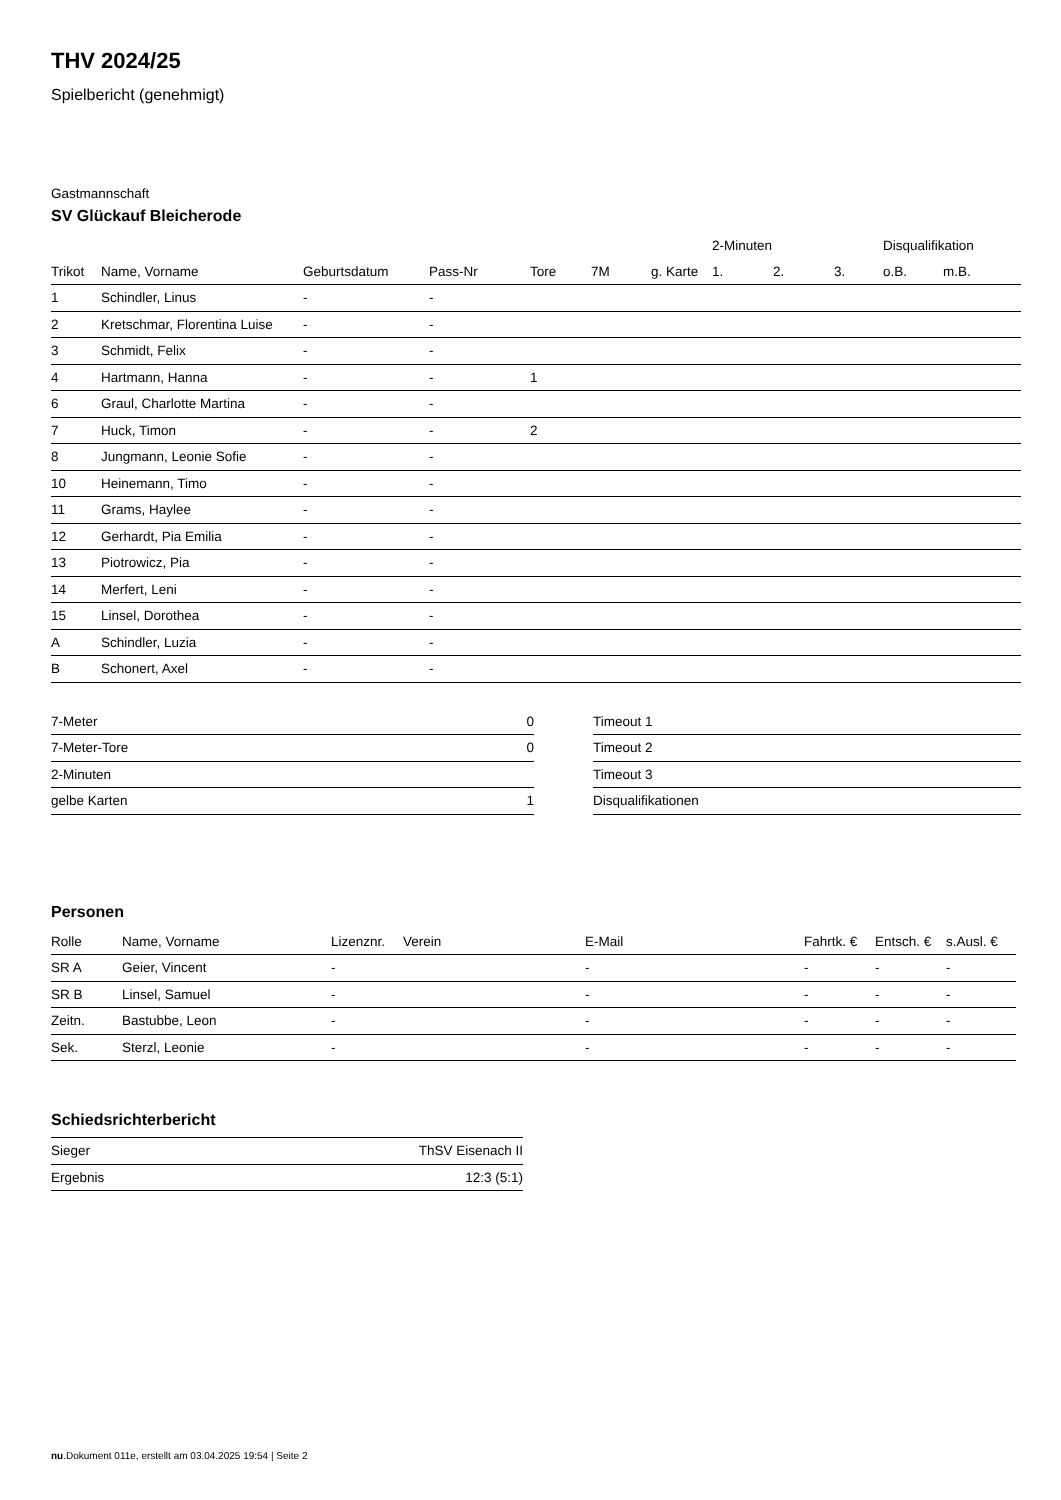THV 2024/25
Spielbericht (genehmigt)
Gastmannschaft
SV Glückauf Bleicherode
| | | | | | | | 2-Minuten | | | Disqualifikation | |
| --- | --- | --- | --- | --- | --- | --- | --- | --- | --- | --- | --- |
| Trikot | Name, Vorname | Geburtsdatum | Pass-Nr | Tore | 7M | g. Karte | 1. | 2. | 3. | o.B. | m.B. |
| 1 | Schindler, Linus | - | - | | | | | | | | |
| 2 | Kretschmar, Florentina Luise | - | - | | | | | | | | |
| 3 | Schmidt, Felix | - | - | | | | | | | | |
| 4 | Hartmann, Hanna | - | - | 1 | | | | | | | |
| 6 | Graul, Charlotte Martina | - | - | | | | | | | | |
| 7 | Huck, Timon | - | - | 2 | | | | | | | |
| 8 | Jungmann, Leonie Sofie | - | - | | | | | | | | |
| 10 | Heinemann, Timo | - | - | | | | | | | | |
| 11 | Grams, Haylee | - | - | | | | | | | | |
| 12 | Gerhardt, Pia Emilia | - | - | | | | | | | | |
| 13 | Piotrowicz, Pia | - | - | | | | | | | | |
| 14 | Merfert, Leni | - | - | | | | | | | | |
| 15 | Linsel, Dorothea | - | - | | | | | | | | |
| A | Schindler, Luzia | - | - | | | | | | | | |
| B | Schonert, Axel | - | - | | | | | | | | |
| 7-Meter | 0 |
| 7-Meter-Tore | 0 |
| 2-Minuten | |
| gelbe Karten | 1 |
| Timeout 1 |
| Timeout 2 |
| Timeout 3 |
| Disqualifikationen |
Personen
| Rolle | Name, Vorname | Lizenznr. | Verein | E-Mail | Fahrtk. € | Entsch. € | s.Ausl. € |
| --- | --- | --- | --- | --- | --- | --- | --- |
| SR A | Geier, Vincent | - | | - | - | - | - |
| SR B | Linsel, Samuel | - | | - | - | - | - |
| Zeitn. | Bastubbe, Leon | - | | - | - | - | - |
| Sek. | Sterzl, Leonie | - | | - | - | - | - |
Schiedsrichterbericht
| Sieger | ThSV Eisenach II |
| Ergebnis | 12:3 (5:1) |
nu.Dokument 011e, erstellt am 03.04.2025 19:54 | Seite 2